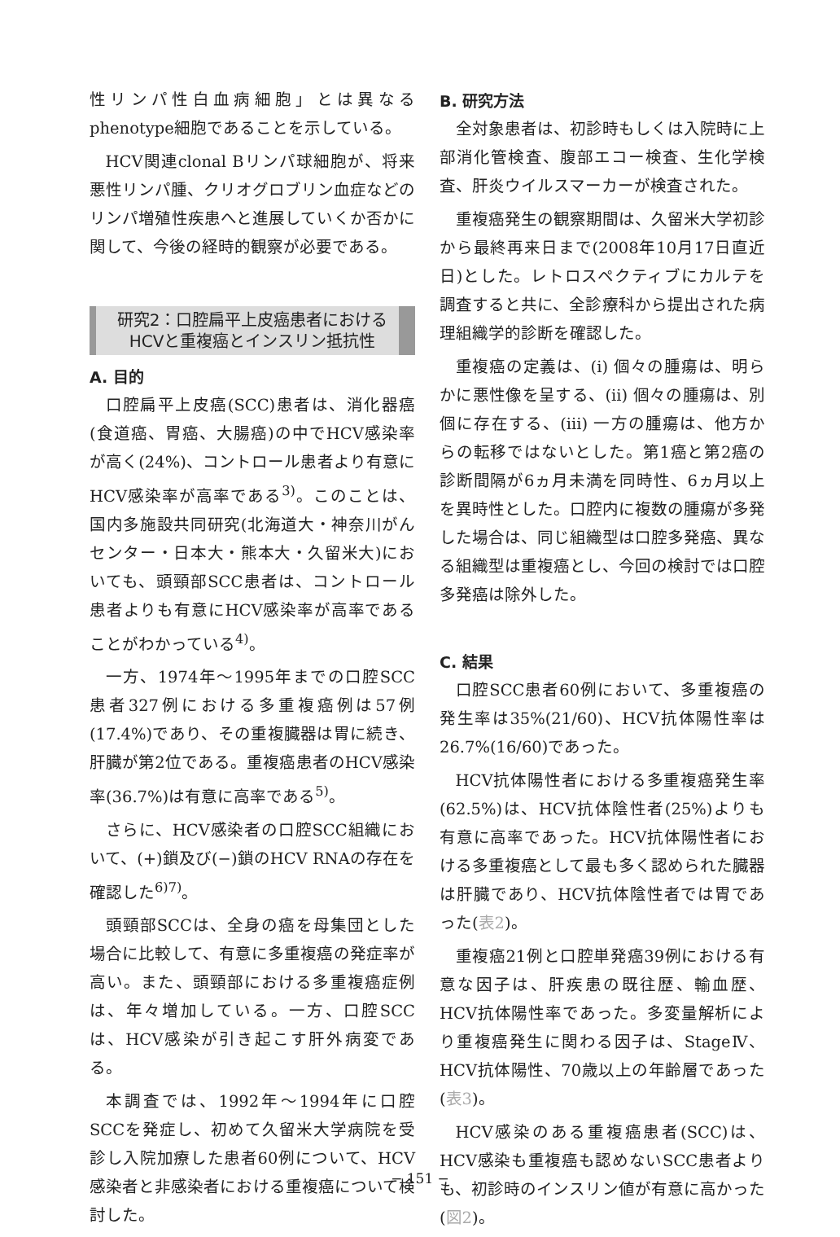性リンパ性白血病細胞」とは異なるphenotype細胞であることを示している。
HCV関連clonal Bリンパ球細胞が、将来悪性リンパ腫、クリオグロブリン血症などのリンパ増殖性疾患へと進展していくか否かに関して、今後の経時的観察が必要である。
研究2：口腔扁平上皮癌患者における
HCVと重複癌とインスリン抵抗性
A. 目的
口腔扁平上皮癌(SCC)患者は、消化器癌(食道癌、胃癌、大腸癌)の中でHCV感染率が高く(24%)、コントロール患者より有意にHCV感染率が高率である<sup>3)</sup>。このことは、国内多施設共同研究(北海道大・神奈川がんセンター・日本大・熊本大・久留米大)においても、頭頸部SCC患者は、コントロール患者よりも有意にHCV感染率が高率であることがわかっている<sup>4)</sup>。
一方、1974年～1995年までの口腔SCC患者327例における多重複癌例は57例(17.4%)であり、その重複臓器は胃に続き、肝臓が第2位である。重複癌患者のHCV感染率(36.7%)は有意に高率である<sup>5)</sup>。
さらに、HCV感染者の口腔SCC組織において、(+)鎖及び(−)鎖のHCV RNAの存在を確認した<sup>6)7)</sup>。
頭頸部SCCは、全身の癌を母集団とした場合に比較して、有意に多重複癌の発症率が高い。また、頭頸部における多重複癌症例は、年々増加している。一方、口腔SCCは、HCV感染が引き起こす肝外病変である。
本調査では、1992年～1994年に口腔SCCを発症し、初めて久留米大学病院を受診し入院加療した患者60例について、HCV感染者と非感染者における重複癌について検討した。
B. 研究方法
全対象患者は、初診時もしくは入院時に上部消化管検査、腹部エコー検査、生化学検査、肝炎ウイルスマーカーが検査された。
重複癌発生の観察期間は、久留米大学初診から最終再来日まで(2008年10月17日直近日)とした。レトロスペクティブにカルテを調査すると共に、全診療科から提出された病理組織学的診断を確認した。
重複癌の定義は、(i) 個々の腫瘍は、明らかに悪性像を呈する、(ii) 個々の腫瘍は、別個に存在する、(iii) 一方の腫瘍は、他方からの転移ではないとした。第1癌と第2癌の診断間隔が6ヵ月未満を同時性、6ヵ月以上を異時性とした。口腔内に複数の腫瘍が多発した場合は、同じ組織型は口腔多発癌、異なる組織型は重複癌とし、今回の検討では口腔多発癌は除外した。
C. 結果
口腔SCC患者60例において、多重複癌の発生率は35%(21/60)、HCV抗体陽性率は26.7%(16/60)であった。
HCV抗体陽性者における多重複癌発生率(62.5%)は、HCV抗体陰性者(25%)よりも有意に高率であった。HCV抗体陽性者における多重複癌として最も多く認められた臓器は肝臓であり、HCV抗体陰性者では胃であった(表2)。
重複癌21例と口腔単発癌39例における有意な因子は、肝疾患の既往歴、輸血歴、HCV抗体陽性率であった。多変量解析により重複癌発生に関わる因子は、StageⅣ、HCV抗体陽性、70歳以上の年齢層であった(表3)。
HCV感染のある重複癌患者(SCC)は、HCV感染も重複癌も認めないSCC患者よりも、初診時のインスリン値が有意に高かった(図2)。
− 151 −